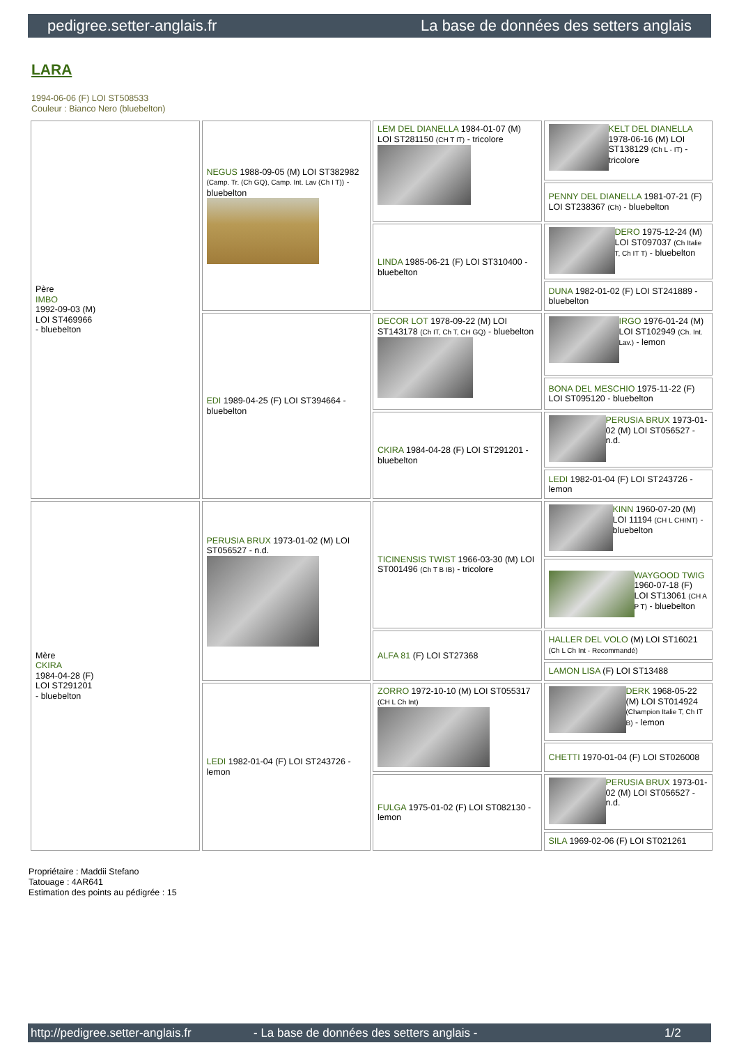pedigree.setter-anglais.fr La base de données des setters anglais
LARA
1994-06-06 (F) LOI ST508533
Couleur : Bianco Nero (bluebelton)
| Père IMBO 1992-09-03 (M) LOI ST469966 - bluebelton | NEGUS 1988-09-05 (M) LOI ST382982 (Camp. Tr. (Ch GQ), Camp. Int. Lav (Ch I T)) - bluebelton | LEM DEL DIANELLA 1984-01-07 (M) LOI ST281150 (CH T IT) - tricolore | KELT DEL DIANELLA 1978-06-16 (M) LOI ST138129 (Ch L - IT) - tricolore |
| | | | PENNY DEL DIANELLA 1981-07-21 (F) LOI ST238367 (Ch) - bluebelton |
| | | LINDA 1985-06-21 (F) LOI ST310400 - bluebelton | DERO 1975-12-24 (M) LOI ST097037 (Ch Italie T, Ch IT T) - bluebelton |
| | | | DUNA 1982-01-02 (F) LOI ST241889 - bluebelton |
| | EDI 1989-04-25 (F) LOI ST394664 - bluebelton | DECOR LOT 1978-09-22 (M) LOI ST143178 (Ch IT, Ch T, CH GQ) - bluebelton | IRGO 1976-01-24 (M) LOI ST102949 (Ch. Int. Lav.) - lemon |
| | | | BONA DEL MESCHIO 1975-11-22 (F) LOI ST095120 - bluebelton |
| | | CKIRA 1984-04-28 (F) LOI ST291201 - bluebelton | PERUSIA BRUX 1973-01-02 (M) LOI ST056527 - n.d. |
| | | | LEDI 1982-01-04 (F) LOI ST243726 - lemon |
| Mère CKIRA 1984-04-28 (F) LOI ST291201 - bluebelton | PERUSIA BRUX 1973-01-02 (M) LOI ST056527 - n.d. | TICINENSIS TWIST 1966-03-30 (M) LOI ST001496 (Ch T B IB) - tricolore | KINN 1960-07-20 (M) LOI 11194 (CH L CHINT) - bluebelton |
| | | | WAYGOOD TWIG 1960-07-18 (F) LOI ST13061 (CH A P T) - bluebelton |
| | | ALFA 81 (F) LOI ST27368 | HALLER DEL VOLO (M) LOI ST16021 (Ch L Ch Int - Recommandé) |
| | | | LAMON LISA (F) LOI ST13488 |
| | LEDI 1982-01-04 (F) LOI ST243726 - lemon | ZORRO 1972-10-10 (M) LOI ST055317 (CH L Ch Int) | DERK 1968-05-22 (M) LOI ST014924 (Champion Italie T, Ch IT B) - lemon |
| | | | CHETTI 1970-01-04 (F) LOI ST026008 |
| | | FULGA 1975-01-02 (F) LOI ST082130 - lemon | PERUSIA BRUX 1973-01-02 (M) LOI ST056527 - n.d. |
| | | | SILA 1969-02-06 (F) LOI ST021261 |
Propriétaire : Maddii Stefano
Tatouage : 4AR641
Estimation des points au pédigrée : 15
http://pedigree.setter-anglais.fr - La base de données des setters anglais - 1/2